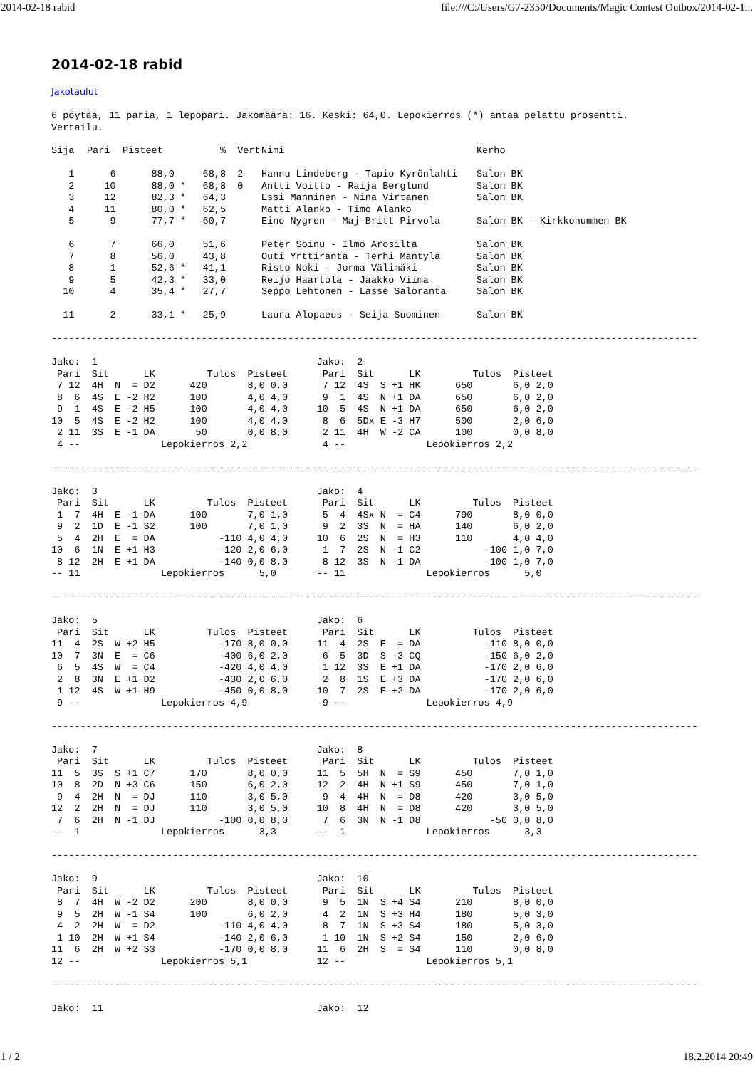2014-02-18 rabid file:///C:/Users/G7-2350/Documents/Magic Contest Outbox/2014-02-1...
2014-02-18 rabid
Jakotaulut
6 pöytää, 11 paria, 1 lepopari. Jakomäärä: 16. Keski: 64,0. Lepokierros (*) antaa pelattu prosentti.
Vertailu.
| Sija | Pari | Pisteet | % | Vert | Nimi | Kerho |
| --- | --- | --- | --- | --- | --- | --- |
| 1 | 6 | 88,0 | 68,8 | 2 | Hannu Lindeberg - Tapio Kyrönlahti | Salon BK |
| 2 | 10 | 88,0 * | 68,8 | 0 | Antti Voitto - Raija Berglund | Salon BK |
| 3 | 12 | 82,3 * | 64,3 | | Essi Manninen - Nina Virtanen | Salon BK |
| 4 | 11 | 80,0 * | 62,5 | | Matti Alanko - Timo Alanko | |
| 5 | 9 | 77,7 * | 60,7 | | Eino Nygren - Maj-Britt Pirvola | Salon BK - Kirkkonummen BK |
| 6 | 7 | 66,0 | 51,6 | | Peter Soinu - Ilmo Arosilta | Salon BK |
| 7 | 8 | 56,0 | 43,8 | | Outi Yrttiranta - Terhi Mäntylä | Salon BK |
| 8 | 1 | 52,6 * | 41,1 | | Risto Noki - Jorma Välimäki | Salon BK |
| 9 | 5 | 42,3 * | 33,0 | | Reijo Haartola - Jaakko Viima | Salon BK |
| 10 | 4 | 35,4 * | 27,7 | | Seppo Lehtonen - Lasse Saloranta | Salon BK |
| 11 | 2 | 33,1 * | 25,9 | | Laura Alopaeus - Seija Suominen | Salon BK |
----------------------------------------------------------------------------------------------------------------

Jako:  1                                      Jako:  2
 Pari  Sit      LK         Tulos  Pisteet      Pari  Sit      LK         Tulos  Pisteet
 7 12  4H  N  = D2      420       8,0 0,0      7 12  4S  S +1 HK      650       6,0 2,0
 8  6  4S  E -2 H2      100       4,0 4,0      9  1  4S  N +1 DA      650       6,0 2,0
 9  1  4S  E -2 H5      100       4,0 4,0     10  5  4S  N +1 DA      650       6,0 2,0
10  5  4S  E -2 H2      100       4,0 4,0      8  6  5Dx E -3 H7      500       2,0 6,0
 2 11  3S  E -1 DA       50       0,0 8,0      2 11  4H  W -2 CA      100       0,0 8,0
 4 --              Lepokierros 2,2             4 --              Lepokierros 2,2

----------------------------------------------------------------------------------------------------------------

Jako:  3                                      Jako:  4
 Pari  Sit      LK         Tulos  Pisteet      Pari  Sit      LK         Tulos  Pisteet
 1  7  4H  E -1 DA      100       7,0 1,0      5  4  4Sx N  = C4      790       8,0 0,0
 9  2  1D  E -1 S2      100       7,0 1,0      9  2  3S  N  = HA      140       6,0 2,0
 5  4  2H  E  = DA           -110 4,0 4,0     10  6  2S  N  = H3      110       4,0 4,0
10  6  1N  E +1 H3           -120 2,0 6,0      1  7  2S  N -1 C2           -100 1,0 7,0
 8 12  2H  E +1 DA           -140 0,0 8,0      8 12  3S  N -1 DA           -100 1,0 7,0
-- 11              Lepokierros      5,0       -- 11              Lepokierros      5,0

----------------------------------------------------------------------------------------------------------------

Jako:  5                                      Jako:  6
 Pari  Sit      LK         Tulos  Pisteet      Pari  Sit      LK         Tulos  Pisteet
11  4  2S  W +2 H5           -170 8,0 0,0     11  4  2S  E  = DA           -110 8,0 0,0
10  7  3N  E  = C6           -400 6,0 2,0      6  5  3D  S -3 CQ           -150 6,0 2,0
 6  5  4S  W  = C4           -420 4,0 4,0      1 12  3S  E +1 DA           -170 2,0 6,0
 2  8  3N  E +1 D2           -430 2,0 6,0      2  8  1S  E +3 DA           -170 2,0 6,0
 1 12  4S  W +1 H9           -450 0,0 8,0     10  7  2S  E +2 DA           -170 2,0 6,0
 9 --              Lepokierros 4,9             9 --              Lepokierros 4,9

----------------------------------------------------------------------------------------------------------------

Jako:  7                                      Jako:  8
 Pari  Sit      LK         Tulos  Pisteet      Pari  Sit      LK         Tulos  Pisteet
11  5  3S  S +1 C7      170       8,0 0,0     11  5  5H  N  = S9      450       7,0 1,0
10  8  2D  N +3 C6      150       6,0 2,0     12  2  4H  N +1 S9      450       7,0 1,0
 9  4  2H  N  = DJ      110       3,0 5,0      9  4  4H  N  = D8      420       3,0 5,0
12  2  2H  N  = DJ      110       3,0 5,0     10  8  4H  N  = D8      420       3,0 5,0
 7  6  2H  N -1 DJ           -100 0,0 8,0      7  6  3N  N -1 D8            -50 0,0 8,0
--  1              Lepokierros      3,3       --  1              Lepokierros      3,3

----------------------------------------------------------------------------------------------------------------

Jako:  9                                      Jako:  10
 Pari  Sit      LK         Tulos  Pisteet      Pari  Sit      LK         Tulos  Pisteet
 8  7  4H  W -2 D2      200       8,0 0,0      9  5  1N  S +4 S4      210       8,0 0,0
 9  5  2H  W -1 S4      100       6,0 2,0      4  2  1N  S +3 H4      180       5,0 3,0
 4  2  2H  W  = D2           -110 4,0 4,0      8  7  1N  S +3 S4      180       5,0 3,0
 1 10  2H  W +1 S4           -140 2,0 6,0      1 10  1N  S +2 S4      150       2,0 6,0
11  6  2H  W +2 S3           -170 0,0 8,0     11  6  2H  S  = S4      110       0,0 8,0
12 --              Lepokierros 5,1            12 --              Lepokierros 5,1

----------------------------------------------------------------------------------------------------------------

Jako:  11                                     Jako:  12
1 / 2 18.2.2014 20:49